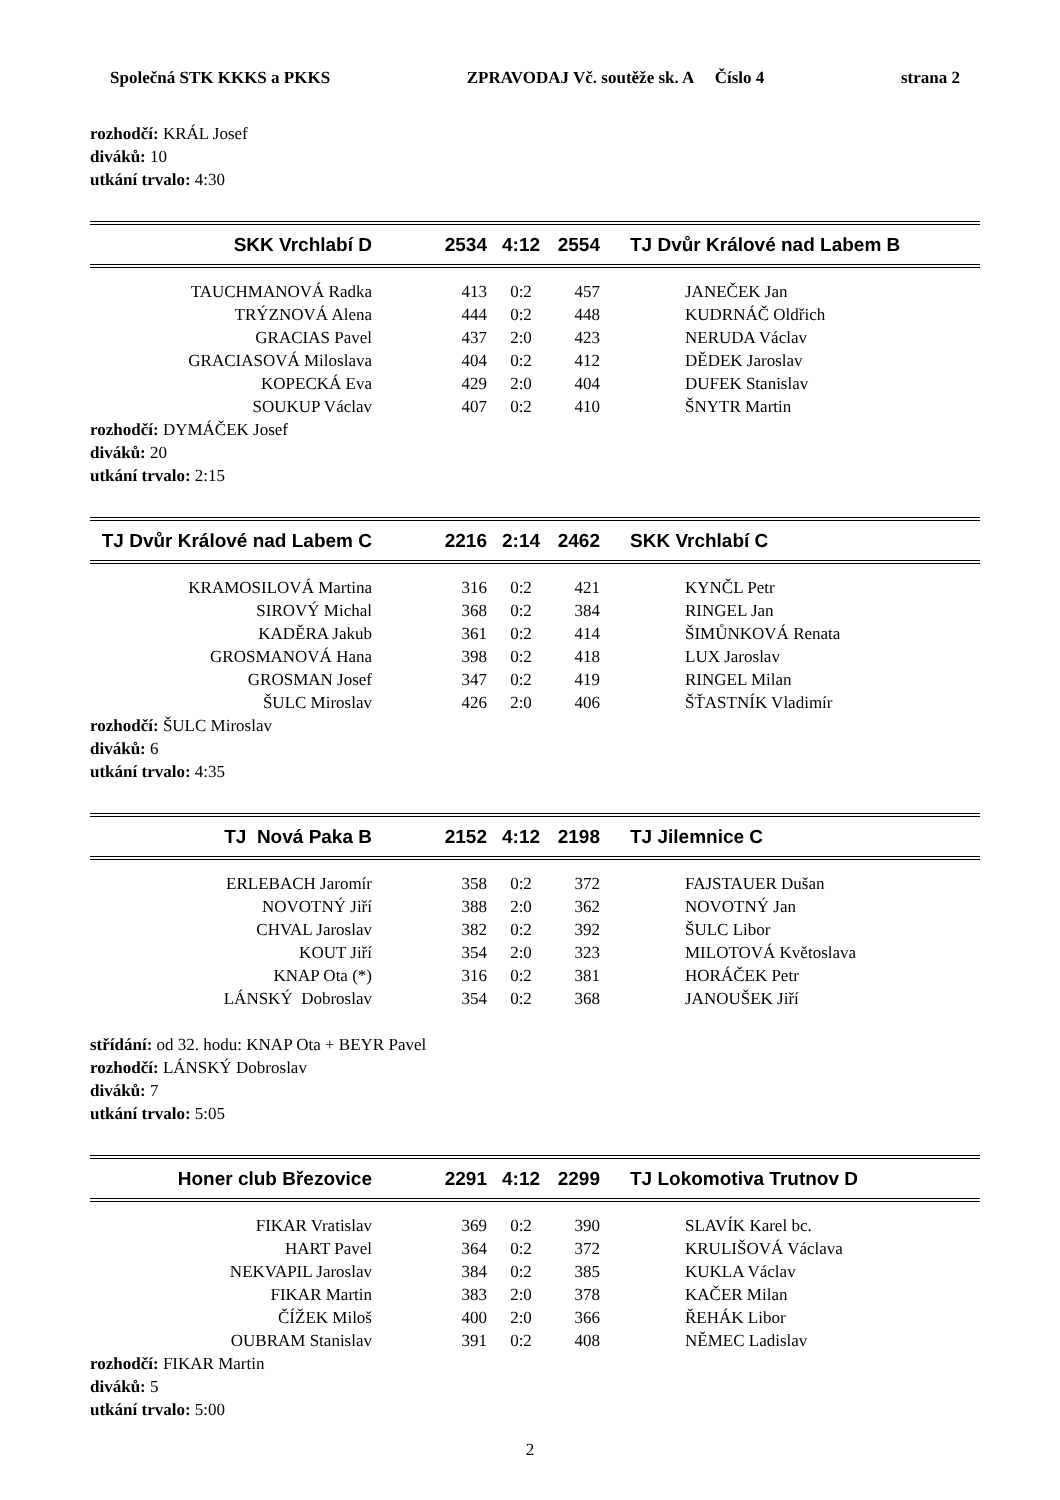Společná STK KKKS a PKKS ZPRAVODAJ Vč. soutěže sk. A Číslo 4 strana 2
rozhodčí: KRÁL Josef
diváků: 10
utkání trvalo: 4:30
| SKK Vrchlabí D | 2534 | 4:12 | 2554 | TJ Dvůr Králové nad Labem B |
| TAUCHMANOVÁ Radka | 413 | 0:2 | 457 | JANEČEK Jan |
| TRÝZNOVÁ Alena | 444 | 0:2 | 448 | KUDRNÁČ Oldřich |
| GRACIAS Pavel | 437 | 2:0 | 423 | NERUDA Václav |
| GRACIASOVÁ Miloslava | 404 | 0:2 | 412 | DĚDEK Jaroslav |
| KOPECKÁ Eva | 429 | 2:0 | 404 | DUFEK Stanislav |
| SOUKUP Václav | 407 | 0:2 | 410 | ŠNYTR Martin |
rozhodčí: DYMÁČEK Josef
diváků: 20
utkání trvalo: 2:15
| TJ Dvůr Králové nad Labem C | 2216 | 2:14 | 2462 | SKK Vrchlabí C |
| KRAMOSILOVÁ Martina | 316 | 0:2 | 421 | KYNČL Petr |
| SIROVÝ Michal | 368 | 0:2 | 384 | RINGEL Jan |
| KADĚRA Jakub | 361 | 0:2 | 414 | ŠIMŮNKOVÁ Renata |
| GROSMANOVÁ Hana | 398 | 0:2 | 418 | LUX Jaroslav |
| GROSMAN Josef | 347 | 0:2 | 419 | RINGEL Milan |
| ŠULC Miroslav | 426 | 2:0 | 406 | ŠŤASTNÍK Vladimír |
rozhodčí: ŠULC Miroslav
diváků: 6
utkání trvalo: 4:35
| TJ Nová Paka B | 2152 | 4:12 | 2198 | TJ Jilemnice C |
| ERLEBACH Jaromír | 358 | 0:2 | 372 | FAJSTAUER Dušan |
| NOVOTNÝ Jiří | 388 | 2:0 | 362 | NOVOTNÝ Jan |
| CHVAL Jaroslav | 382 | 0:2 | 392 | ŠULC Libor |
| KOUT Jiří | 354 | 2:0 | 323 | MILOTOVÁ Květoslava |
| KNAP Ota (*) | 316 | 0:2 | 381 | HORÁČEK Petr |
| LÁNSKÝ Dobroslav | 354 | 0:2 | 368 | JANOUŠEK Jiří |
střídání: od 32. hodu: KNAP Ota + BEYR Pavel
rozhodčí: LÁNSKÝ Dobroslav
diváků: 7
utkání trvalo: 5:05
| Honer club Březovice | 2291 | 4:12 | 2299 | TJ Lokomotiva Trutnov D |
| FIKAR Vratislav | 369 | 0:2 | 390 | SLAVÍK Karel bc. |
| HART Pavel | 364 | 0:2 | 372 | KRULIŠOVÁ Václava |
| NEKVAPIL Jaroslav | 384 | 0:2 | 385 | KUKLA Václav |
| FIKAR Martin | 383 | 2:0 | 378 | KAČER Milan |
| ČÍŽEK Miloš | 400 | 2:0 | 366 | ŘEHÁK Libor |
| OUBRAM Stanislav | 391 | 0:2 | 408 | NĚMEC Ladislav |
rozhodčí: FIKAR Martin
diváků: 5
utkání trvalo: 5:00
2